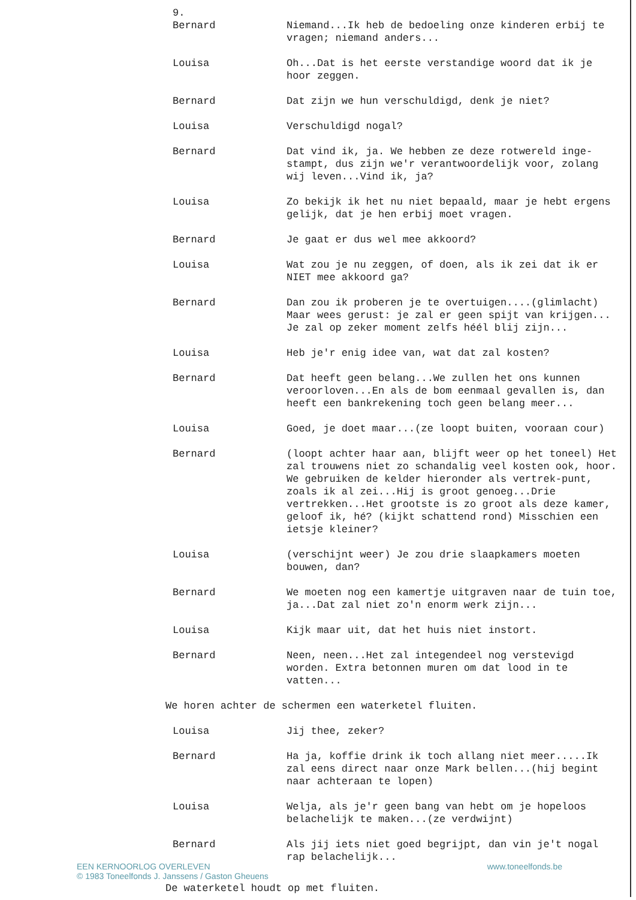9.
Bernard Niemand...Ik heb de bedoeling onze kinderen erbij te vragen; niemand anders...
Louisa Oh...Dat is het eerste verstandige woord dat ik je hoor zeggen.
Bernard Dat zijn we hun verschuldigd, denk je niet?
Louisa Verschuldigd nogal?
Bernard Dat vind ik, ja. We hebben ze deze rotwereld inge-stampt, dus zijn we'r verantwoordelijk voor, zolang wij leven...Vind ik, ja?
Louisa Zo bekijk ik het nu niet bepaald, maar je hebt ergens gelijk, dat je hen erbij moet vragen.
Bernard Je gaat er dus wel mee akkoord?
Louisa Wat zou je nu zeggen, of doen, als ik zei dat ik er NIET mee akkoord ga?
Bernard Dan zou ik proberen je te overtuigen....(glimlacht) Maar wees gerust: je zal er geen spijt van krijgen... Je zal op zeker moment zelfs héél blij zijn...
Louisa Heb je'r enig idee van, wat dat zal kosten?
Bernard Dat heeft geen belang...We zullen het ons kunnen veroorloven...En als de bom eenmaal gevallen is, dan heeft een bankrekening toch geen belang meer...
Louisa Goed, je doet maar...(ze loopt buiten, vooraan cour)
Bernard (loopt achter haar aan, blijft weer op het toneel) Het zal trouwens niet zo schandalig veel kosten ook, hoor. We gebruiken de kelder hieronder als vertrek-punt, zoals ik al zei...Hij is groot genoeg...Drie vertrekken...Het grootste is zo groot als deze kamer, geloof ik, hé? (kijkt schattend rond) Misschien een ietsje kleiner?
Louisa (verschijnt weer) Je zou drie slaapkamers moeten bouwen, dan?
Bernard We moeten nog een kamertje uitgraven naar de tuin toe, ja...Dat zal niet zo'n enorm werk zijn...
Louisa Kijk maar uit, dat het huis niet instort.
Bernard Neen, neen...Het zal integendeel nog verstevigd worden. Extra betonnen muren om dat lood in te vatten...
We horen achter de schermen een waterketel fluiten.
Louisa Jij thee, zeker?
Bernard Ha ja, koffie drink ik toch allang niet meer.....Ik zal eens direct naar onze Mark bellen...(hij begint naar achteraan te lopen)
Louisa Welja, als je'r geen bang van hebt om je hopeloos belachelijk te maken...(ze verdwijnt)
Bernard Als jij iets niet goed begrijpt, dan vin je't nogal rap belachelijk...
EEN KERNOORLOG OVERLEVEN
© 1983 Toneelfonds J. Janssens / Gaston Gheuens
www.toneelfonds.be
De waterketel houdt op met fluiten.